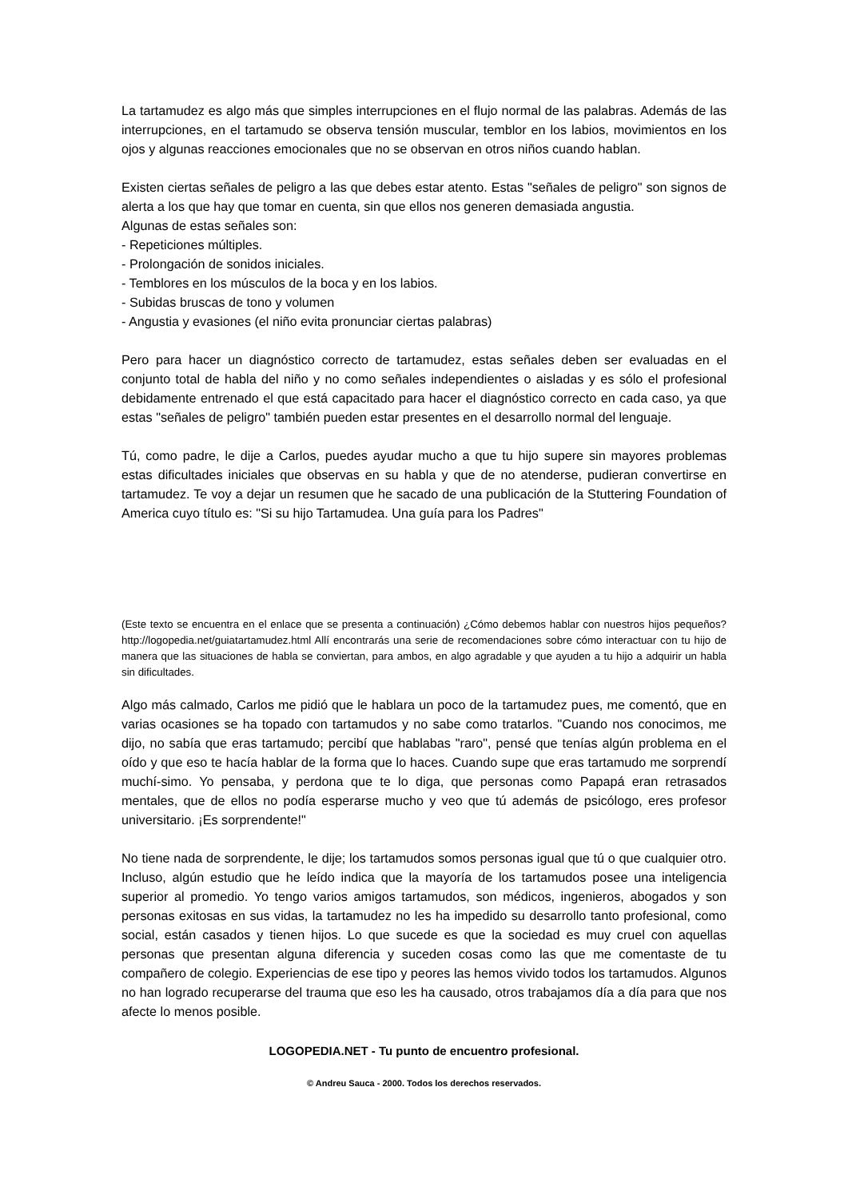La tartamudez es algo más que simples interrupciones en el flujo normal de las palabras. Además de las interrupciones, en el tartamudo se observa tensión muscular, temblor en los labios, movimientos en los ojos y algunas reacciones emocionales que no se observan en otros niños cuando hablan.
Existen ciertas señales de peligro a las que debes estar atento. Estas "señales de peligro" son signos de alerta a los que hay que tomar en cuenta, sin que ellos nos generen demasiada angustia.
Algunas de estas señales son:
- Repeticiones múltiples.
- Prolongación de sonidos iniciales.
- Temblores en los músculos de la boca y en los labios.
- Subidas bruscas de tono y volumen
- Angustia y evasiones (el niño evita pronunciar ciertas palabras)
Pero para hacer un diagnóstico correcto de tartamudez, estas señales deben ser evaluadas en el conjunto total de habla del niño y no como señales independientes o aisladas y es sólo el profesional debidamente entrenado el que está capacitado para hacer el diagnóstico correcto en cada caso, ya que estas "señales de peligro" también pueden estar presentes en el desarrollo normal del lenguaje.
Tú, como padre, le dije a Carlos, puedes ayudar mucho a que tu hijo supere sin mayores problemas estas dificultades iniciales que observas en su habla y que de no atenderse, pudieran convertirse en tartamudez. Te voy a dejar un resumen que he sacado de una publicación de la Stuttering Foundation of America cuyo título es: "Si su hijo Tartamudea. Una guía para los Padres"
(Este texto se encuentra en el enlace que se presenta a continuación) ¿Cómo debemos hablar con nuestros hijos pequeños? http://logopedia.net/guiatartamudez.html Allí encontrarás una serie de recomendaciones sobre cómo interactuar con tu hijo de manera que las situaciones de habla se conviertan, para ambos, en algo agradable y que ayuden a tu hijo a adquirir un habla sin dificultades.
Algo más calmado, Carlos me pidió que le hablara un poco de la tartamudez pues, me comentó, que en varias ocasiones se ha topado con tartamudos y no sabe como tratarlos. "Cuando nos conocimos, me dijo, no sabía que eras tartamudo; percibí que hablabas "raro", pensé que tenías algún problema en el oído y que eso te hacía hablar de la forma que lo haces. Cuando supe que eras tartamudo me sorprendí muchí-simo. Yo pensaba, y perdona que te lo diga, que personas como Papapá eran retrasados mentales, que de ellos no podía esperarse mucho y veo que tú además de psicólogo, eres profesor universitario. ¡Es sorprendente!"
No tiene nada de sorprendente, le dije; los tartamudos somos personas igual que tú o que cualquier otro. Incluso, algún estudio que he leído indica que la mayoría de los tartamudos posee una inteligencia superior al promedio. Yo tengo varios amigos tartamudos, son médicos, ingenieros, abogados y son personas exitosas en sus vidas, la tartamudez no les ha impedido su desarrollo tanto profesional, como social, están casados y tienen hijos. Lo que sucede es que la sociedad es muy cruel con aquellas personas que presentan alguna diferencia y suceden cosas como las que me comentaste de tu compañero de colegio. Experiencias de ese tipo y peores las hemos vivido todos los tartamudos. Algunos no han logrado recuperarse del trauma que eso les ha causado, otros trabajamos día a día para que nos afecte lo menos posible.
LOGOPEDIA.NET - Tu punto de encuentro profesional.
© Andreu Sauca - 2000. Todos los derechos reservados.